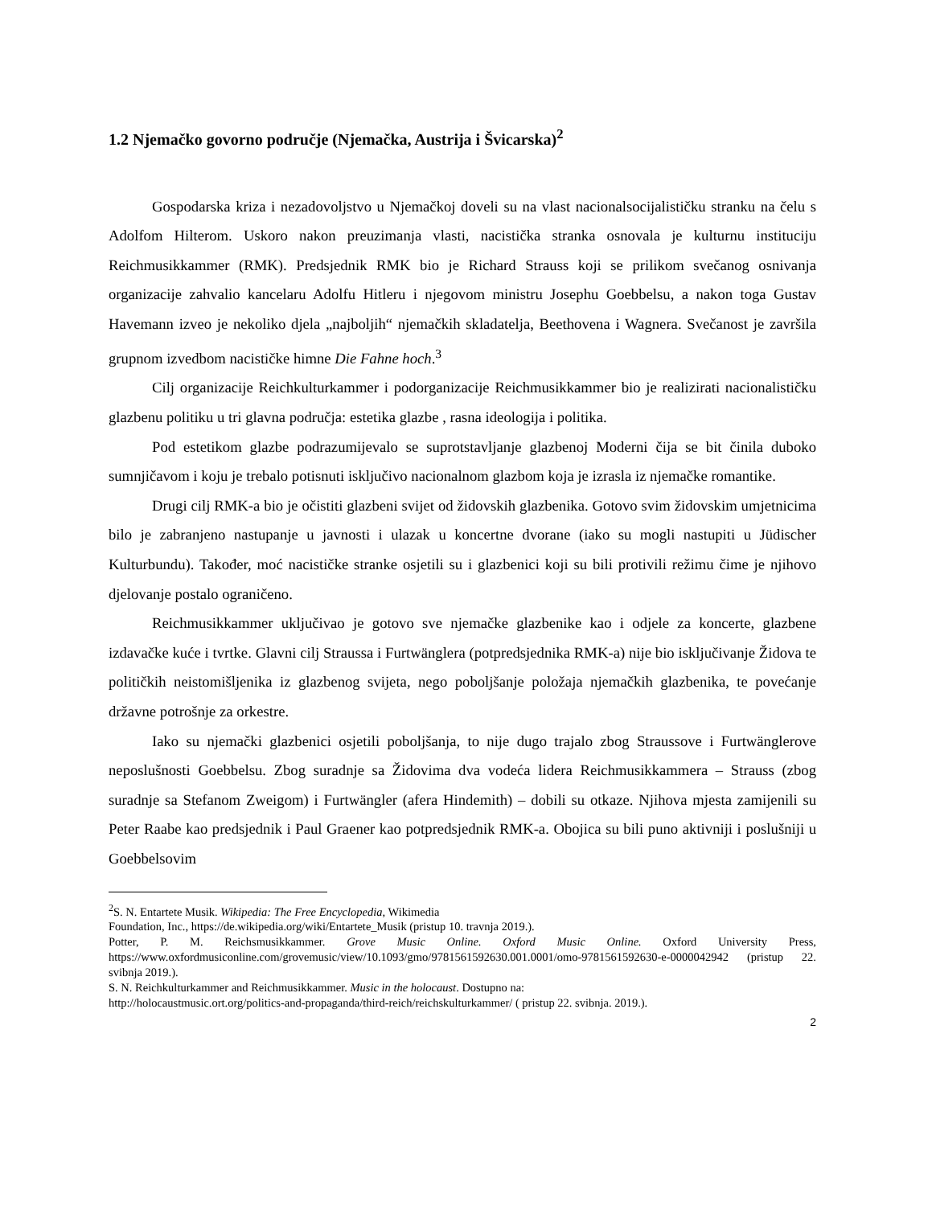1.2 Njemačko govorno područje (Njemačka, Austrija i Švicarska)<sup>2</sup>
Gospodarska kriza i nezadovoljstvo u Njemačkoj doveli su na vlast nacionalsocijalističku stranku na čelu s Adolfom Hilterom. Uskoro nakon preuzimanja vlasti, nacistička stranka osnovala je kulturnu instituciju Reichmusikkammer (RMK). Predsjednik RMK bio je Richard Strauss koji se prilikom svečanog osnivanja organizacije zahvalio kancelaru Adolfu Hitleru i njegovom ministru Josephu Goebbelsu, a nakon toga Gustav Havemann izveo je nekoliko djela „najboljih“ njemačkih skladatelja, Beethovena i Wagnera. Svečanost je završila grupnom izvedbom nacističke himne Die Fahne hoch.<sup>3</sup>
Cilj organizacije Reichkulturkammer i podorganizacije Reichmusikkammer bio je realizirati nacionalističku glazbenu politiku u tri glavna područja: estetika glazbe , rasna ideologija i politika.
Pod estetikom glazbe podrazumijevalo se suprotstavljanje glazbenoj Moderni čija se bit činila duboko sumnjičavom i koju je trebalo potisnuti isključivo nacionalnom glazbom koja je izrasla iz njemačke romantike.
Drugi cilj RMK-a bio je očistiti glazbeni svijet od židovskih glazbenika. Gotovo svim židovskim umjetnicima bilo je zabranjeno nastupanje u javnosti i ulazak u koncertne dvorane (iako su mogli nastupiti u Jüdischer Kulturbundu). Također, moć nacističke stranke osjetili su i glazbenici koji su bili protivili režimu čime je njihovo djelovanje postalo ograničeno.
Reichmusikkammer uključivao je gotovo sve njemačke glazbenike kao i odjele za koncerte, glazbene izdavačke kuće i tvrtke. Glavni cilj Straussa i Furtwänglera (potpredsjednika RMK-a) nije bio isključivanje Židova te političkih neistomišljenika iz glazbenog svijeta, nego poboljšanje položaja njemačkih glazbenika, te povećanje državne potrošnje za orkestre.
Iako su njemački glazbenici osjetili poboljšanja, to nije dugo trajalo zbog Straussove i Furtwänglerove neposlušnosti Goebbelsu. Zbog suradnje sa Židovima dva vodeća lidera Reichmusikkammera – Strauss (zbog suradnje sa Stefanom Zweigom) i Furtwängler (afera Hindemith) – dobili su otkaze. Njihova mjesta zamijenili su Peter Raabe kao predsjednik i Paul Graener kao potpredsjednik RMK-a. Obojica su bili puno aktivniji i poslušniji u Goebbelsovim
<sup>2</sup> S. N. Entartete Musik. Wikipedia: The Free Encyclopedia, Wikimedia
Foundation, Inc., https://de.wikipedia.org/wiki/Entartete_Musik (pristup 10. travnja 2019.).
Potter, P. M. Reichsmusikkammer. Grove Music Online. Oxford Music Online. Oxford University Press, https://www.oxfordmusiconline.com/grovemusic/view/10.1093/gmo/9781561592630.001.0001/omo-9781561592630-e-0000042942 (pristup 22. svibnja 2019.).
S. N. Reichkulturkammer and Reichmusikkammer. Music in the holocaust. Dostupno na:
http://holocaustmusic.ort.org/politics-and-propaganda/third-reich/reichskulturkammer/ ( pristup 22. svibnja. 2019.).
2